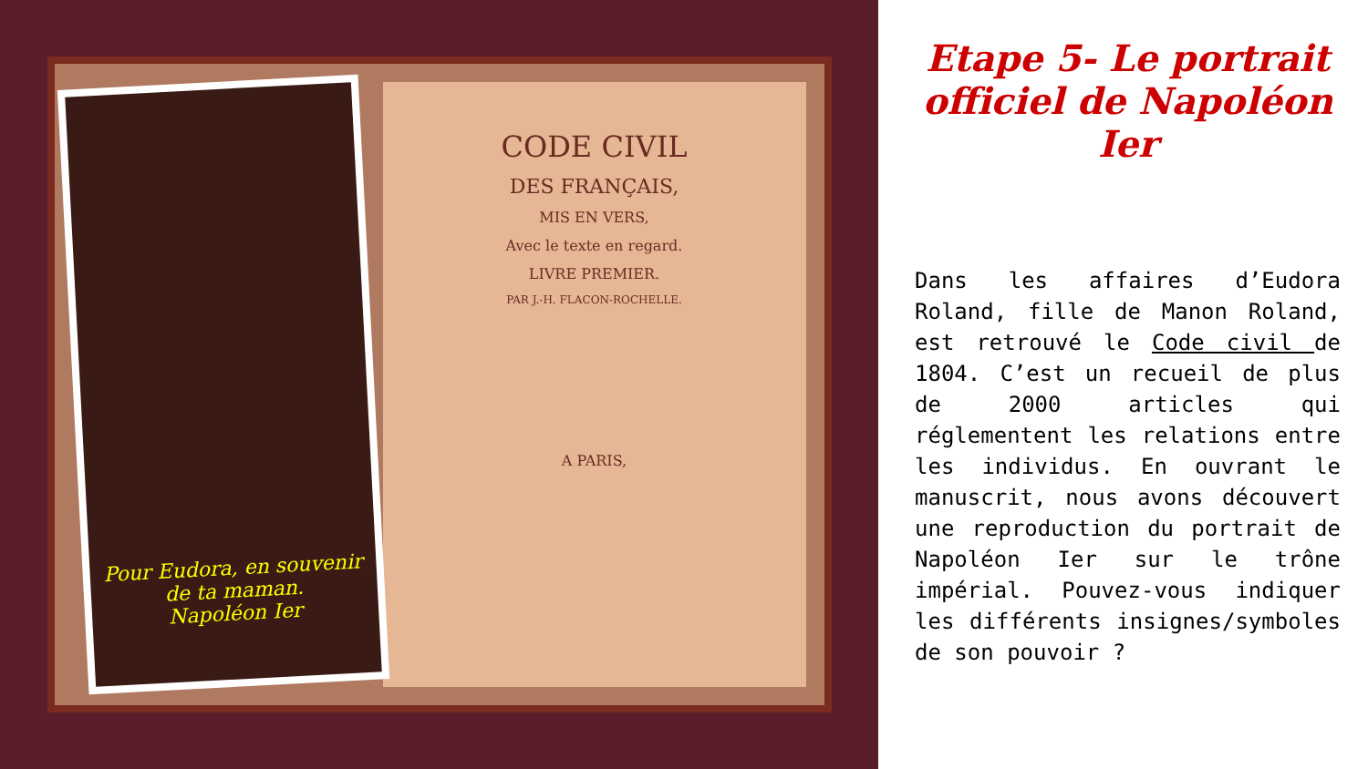Pour Eudora, en souvenir de ta maman.
Napoléon Ier
CODE CIVIL
DES FRANÇAIS,
MIS EN VERS,
Avec le texte en regard.
LIVRE PREMIER.
PAR J.-H. FLACON-ROCHELLE.
A PARIS,
Etape 5- Le portrait officiel de Napoléon Ier
Dans les affaires d’Eudora Roland, fille de Manon Roland, est retrouvé le Code civil de 1804. C’est un recueil de plus de 2000 articles qui réglementent les relations entre les individus. En ouvrant le manuscrit, nous avons découvert une reproduction du portrait de Napoléon Ier sur le trône impérial. Pouvez-vous indiquer les différents insignes/symboles de son pouvoir ?